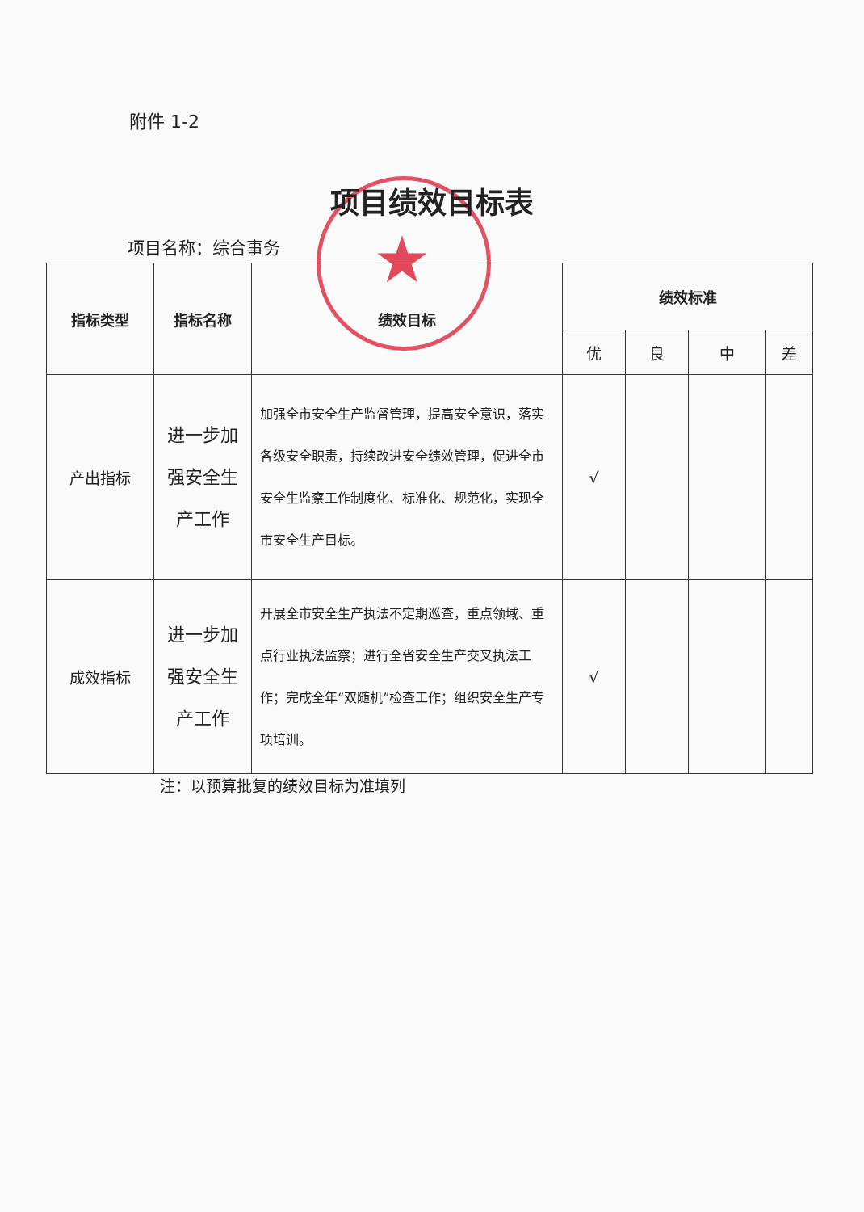★
附件 1-2
项目绩效目标表
项目名称：综合事务
| 指标类型 | 指标名称 | 绩效目标 | 绩效标准 | | | |
| --- | --- | --- | --- | --- | --- | --- |
| | | | 优 | 良 | 中 | 差 |
| 产出指标 | 进一步加强安全生产工作 | 加强全市安全生产监督管理，提高安全意识，落实各级安全职责，持续改进安全绩效管理，促进全市安全生监察工作制度化、标准化、规范化，实现全市安全生产目标。 | √ | | | |
| 成效指标 | 进一步加强安全生产工作 | 开展全市安全生产执法不定期巡查，重点领域、重点行业执法监察；进行全省安全生产交叉执法工作；完成全年“双随机”检查工作；组织安全生产专项培训。 | √ | | | |
注：以预算批复的绩效目标为准填列